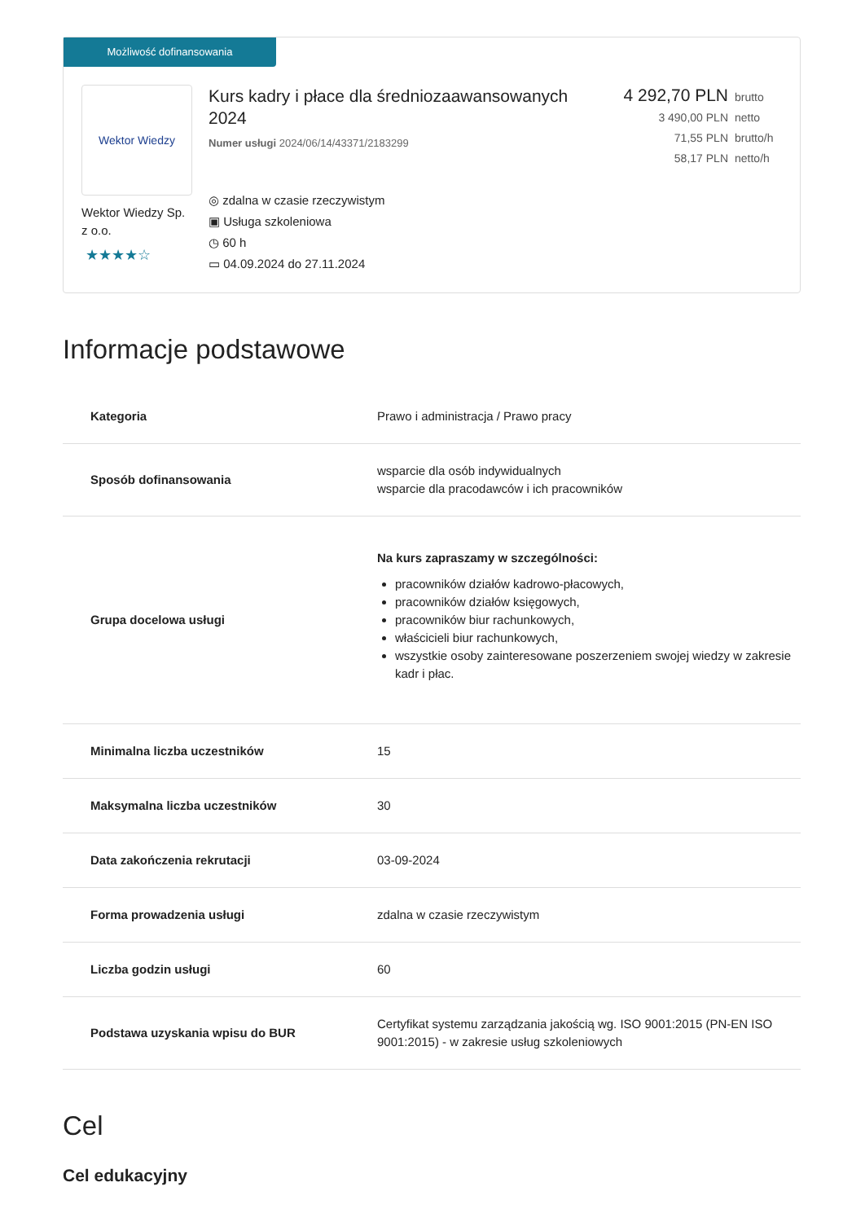Możliwość dofinansowania
Wektor Wiedzy
Wektor Wiedzy Sp. z o.o.
★★★★☆
Kurs kadry i płace dla średniozaawansowanych 2024
Numer usługi 2024/06/14/43371/2183299
◎ zdalna w czasie rzeczywistym
▣ Usługa szkoleniowa
◷ 60 h
▭ 04.09.2024 do 27.11.2024
4 292,70 PLN brutto
3 490,00 PLN netto
71,55 PLN brutto/h
58,17 PLN netto/h
Informacje podstawowe
| Kategoria | Prawo i administracja / Prawo pracy |
| Sposób dofinansowania | wsparcie dla osób indywidualnych wsparcie dla pracodawców i ich pracowników |
| Grupa docelowa usługi | Na kurs zapraszamy w szczególności: pracowników działów kadrowo-płacowych, pracowników działów księgowych, pracowników biur rachunkowych, właścicieli biur rachunkowych, wszystkie osoby zainteresowane poszerzeniem swojej wiedzy w zakresie kadr i płac. |
| Minimalna liczba uczestników | 15 |
| Maksymalna liczba uczestników | 30 |
| Data zakończenia rekrutacji | 03-09-2024 |
| Forma prowadzenia usługi | zdalna w czasie rzeczywistym |
| Liczba godzin usługi | 60 |
| Podstawa uzyskania wpisu do BUR | Certyfikat systemu zarządzania jakością wg. ISO 9001:2015 (PN-EN ISO 9001:2015) - w zakresie usług szkoleniowych |
Cel
Cel edukacyjny